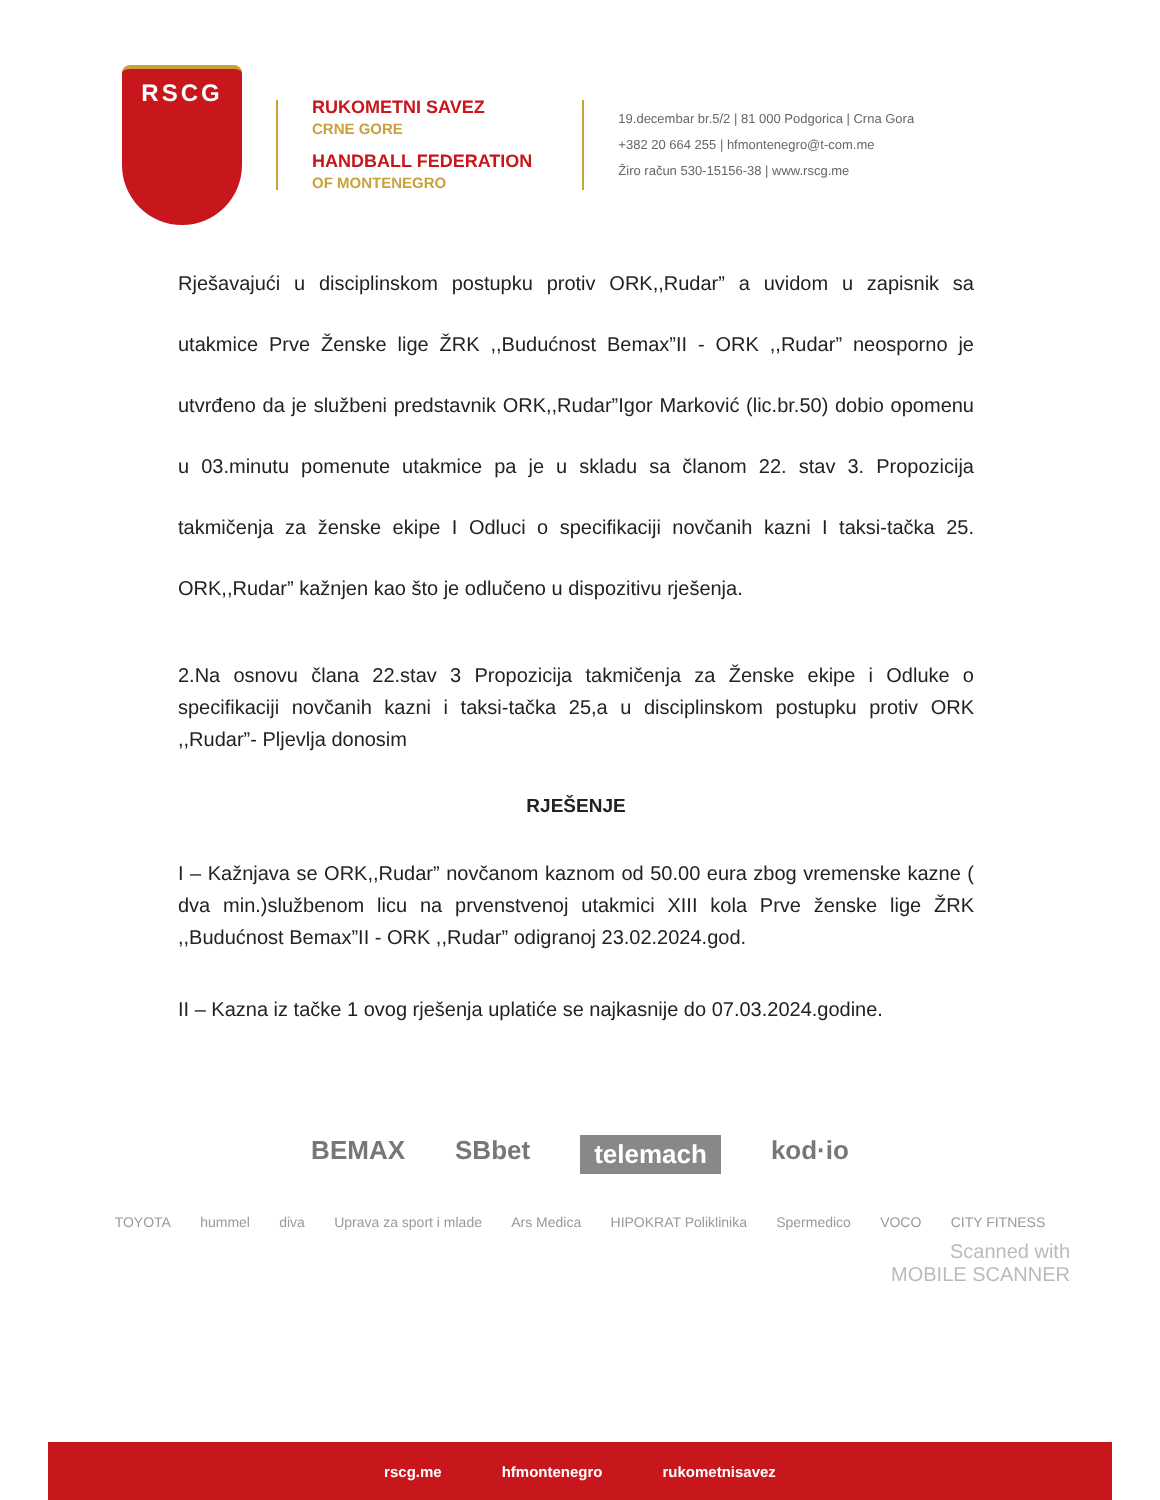RSCG
RUKOMETNI SAVEZ
CRNE GORE
HANDBALL FEDERATION
OF MONTENEGRO
19.decembar br.5/2 | 81 000 Podgorica | Crna Gora
+382 20 664 255 | hfmontenegro@t-com.me
Žiro račun 530-15156-38 | www.rscg.me
Rješavajući u disciplinskom postupku protiv ORK,,Rudar” a uvidom u zapisnik sa utakmice Prve Ženske lige ŽRK ,,Budućnost Bemax”II - ORK ,,Rudar” neosporno je utvrđeno da je službeni predstavnik ORK,,Rudar”Igor Marković (lic.br.50) dobio opomenu u 03.minutu pomenute utakmice pa je u skladu sa članom 22. stav 3. Propozicija takmičenja za ženske ekipe I Odluci o specifikaciji novčanih kazni I taksi-tačka 25. ORK,,Rudar” kažnjen kao što je odlučeno u dispozitivu rješenja.
2.Na osnovu člana 22.stav 3 Propozicija takmičenja za Ženske ekipe i Odluke o specifikaciji novčanih kazni i taksi-tačka 25,a u disciplinskom postupku protiv ORK ,,Rudar”- Pljevlja donosim
RJEŠENJE
I – Kažnjava se ORK,,Rudar” novčanom kaznom od 50.00 eura zbog vremenske kazne ( dva min.)službenom licu na prvenstvenoj utakmici XIII kola Prve ženske lige ŽRK ,,Budućnost Bemax”II - ORK ,,Rudar” odigranoj 23.02.2024.god.
II – Kazna iz tačke 1 ovog rješenja uplatiće se najkasnije do 07.03.2024.godine.
BEMAX SBbet telemach kod·io
TOYOTA hummel diva Uprava za sport i mlade Ars Medica HIPOKRAT Poliklinika Spermedico VOCO CITY FITNESS
Scanned with
MOBILE SCANNER
rscg.me hfmontenegro rukometnisavez